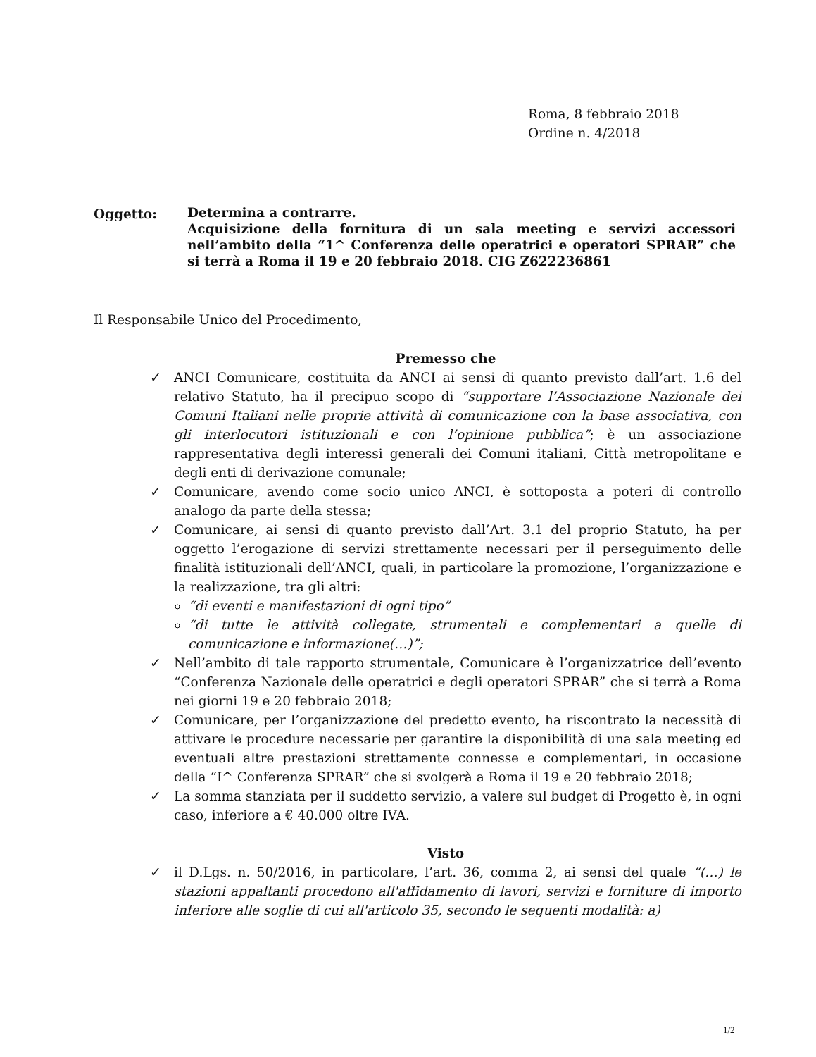Roma, 8 febbraio 2018
Ordine n. 4/2018
Oggetto:
Determina a contrarre.
Acquisizione della fornitura di un sala meeting e servizi accessori nell’ambito della “1^ Conferenza delle operatrici e operatori SPRAR” che si terrà a Roma il 19 e 20 febbraio 2018. CIG Z622236861
Il Responsabile Unico del Procedimento,
Premesso che
✓ ANCI Comunicare, costituita da ANCI ai sensi di quanto previsto dall’art. 1.6 del relativo Statuto, ha il precipuo scopo di “supportare l’Associazione Nazionale dei Comuni Italiani nelle proprie attività di comunicazione con la base associativa, con gli interlocutori istituzionali e con l’opinione pubblica”; è un associazione rappresentativa degli interessi generali dei Comuni italiani, Città metropolitane e degli enti di derivazione comunale;
✓ Comunicare, avendo come socio unico ANCI, è sottoposta a poteri di controllo analogo da parte della stessa;
✓ Comunicare, ai sensi di quanto previsto dall’Art. 3.1 del proprio Statuto, ha per oggetto l’erogazione di servizi strettamente necessari per il perseguimento delle finalità istituzionali dell’ANCI, quali, in particolare la promozione, l’organizzazione e la realizzazione, tra gli altri:
“di eventi e manifestazioni di ogni tipo”
“di tutte le attività collegate, strumentali e complementari a quelle di comunicazione e informazione(…)”;
✓ Nell’ambito di tale rapporto strumentale, Comunicare è l’organizzatrice dell’evento “Conferenza Nazionale delle operatrici e degli operatori SPRAR” che si terrà a Roma nei giorni 19 e 20 febbraio 2018;
✓ Comunicare, per l’organizzazione del predetto evento, ha riscontrato la necessità di attivare le procedure necessarie per garantire la disponibilità di una sala meeting ed eventuali altre prestazioni strettamente connesse e complementari, in occasione della “I^ Conferenza SPRAR” che si svolgerà a Roma il 19 e 20 febbraio 2018;
✓ La somma stanziata per il suddetto servizio, a valere sul budget di Progetto è, in ogni caso, inferiore a € 40.000 oltre IVA.
Visto
✓ il D.Lgs. n. 50/2016, in particolare, l’art. 36, comma 2, ai sensi del quale “(…) le stazioni appaltanti procedono all'affidamento di lavori, servizi e forniture di importo inferiore alle soglie di cui all'articolo 35, secondo le seguenti modalità: a)
1/2